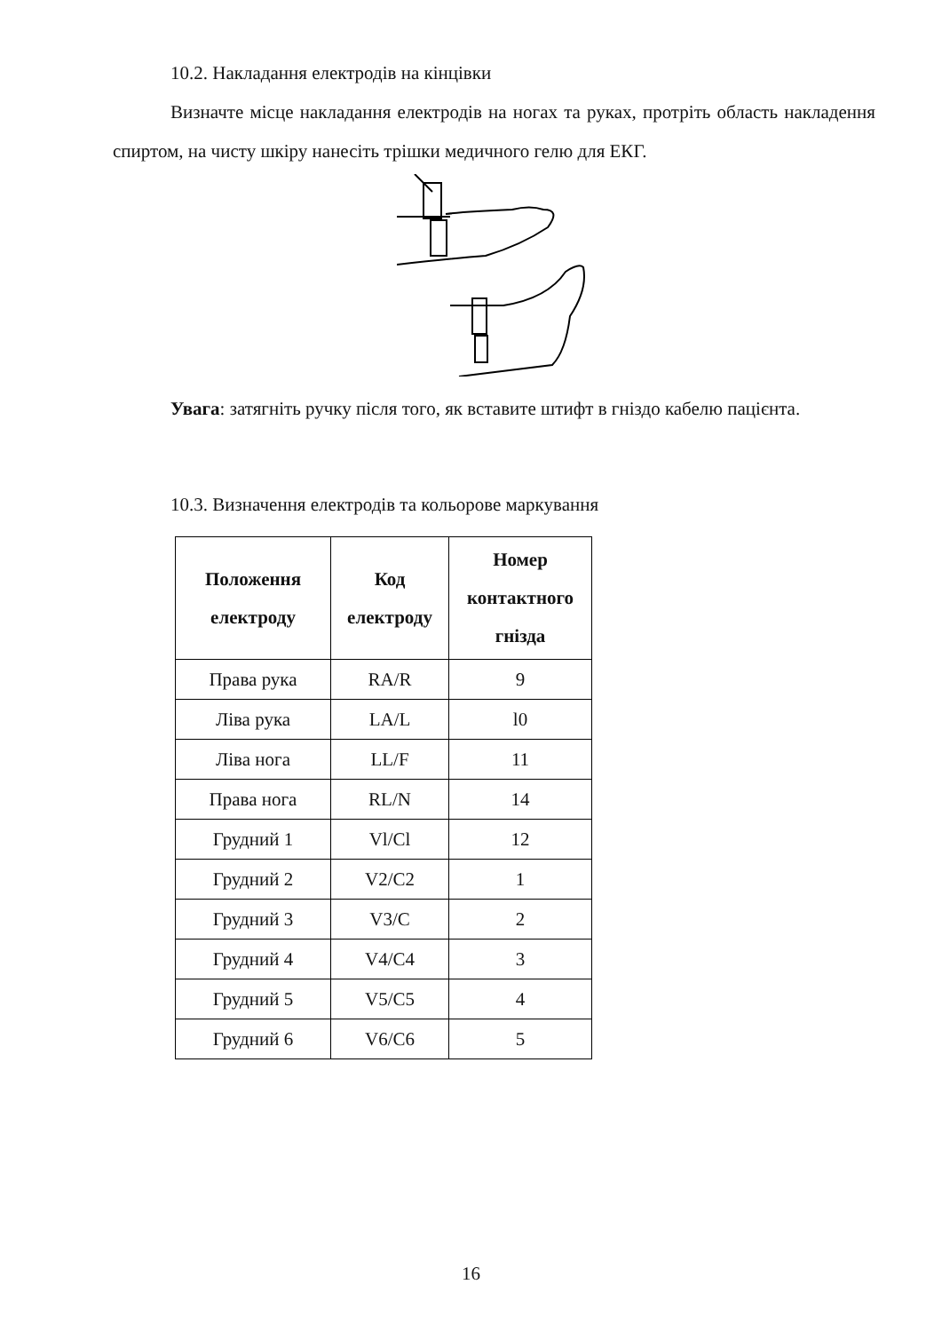10.2. Накладання електродів на кінцівки
Визначте місце накладання електродів на ногах та руках, протріть область накладення спиртом, на чисту шкіру нанесіть трішки медичного гелю для ЕКГ.
Увага: затягніть ручку після того, як вставите штифт в гніздо кабелю пацієнта.
10.3. Визначення електродів та кольорове маркування
| Положення електроду | Код електроду | Номер контактного гнізда |
| --- | --- | --- |
| Права рука | RA/R | 9 |
| Ліва рука | LA/L | l0 |
| Ліва нога | LL/F | 11 |
| Права нога | RL/N | 14 |
| Грудний 1 | Vl/Cl | 12 |
| Грудний 2 | V2/C2 | 1 |
| Грудний 3 | V3/C | 2 |
| Грудний 4 | V4/C4 | 3 |
| Грудний 5 | V5/C5 | 4 |
| Грудний 6 | V6/C6 | 5 |
16